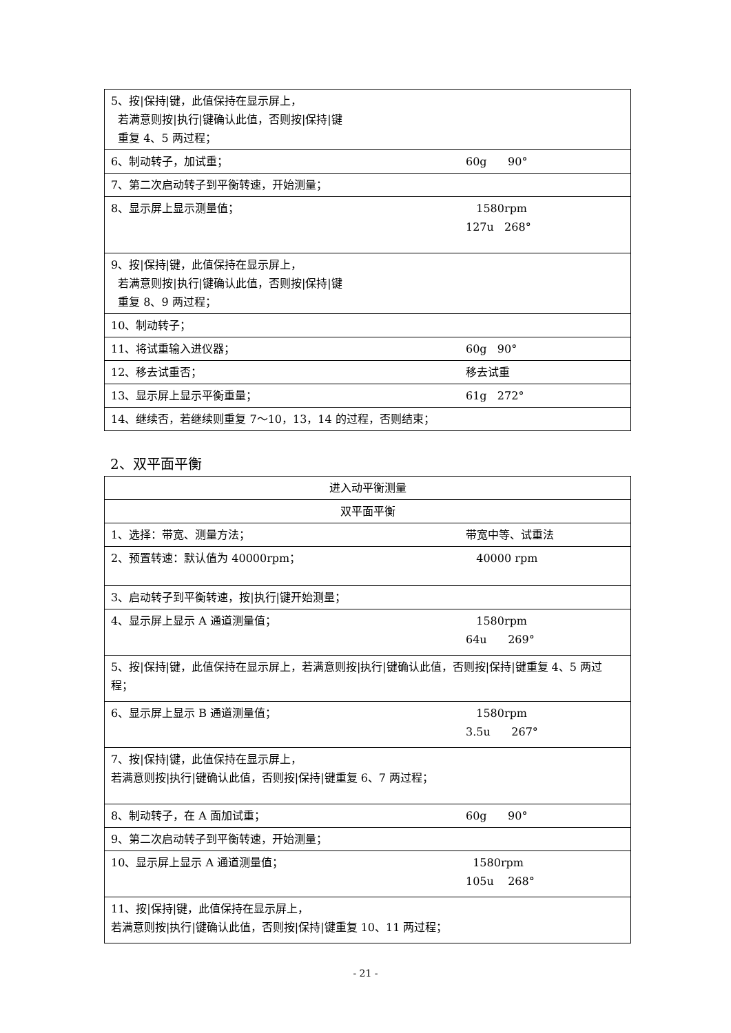| 5、按/保持/键，此值保持在显示屏上， 若满意则按/执行/键确认此值，否则按/保持/键 重复 4、5 两过程； | |
| 6、制动转子，加试重； | 60g 90° |
| 7、第二次启动转子到平衡转速，开始测量； | |
| 8、显示屏上显示测量值； | 1580rpm 127u 268° |
| 9、按/保持/键，此值保持在显示屏上， 若满意则按/执行/键确认此值，否则按/保持/键 重复 8、9 两过程； | |
| 10、制动转子； | |
| 11、将试重输入进仪器； | 60g 90° |
| 12、移去试重否； | 移去试重 |
| 13、显示屏上显示平衡重量； | 61g 272° |
| 14、继续否，若继续则重复 7～10，13，14 的过程，否则结束； | |
2、双平面平衡
| 进入动平衡测量 | |
| 双平面平衡 | |
| 1、选择：带宽、测量方法； | 带宽中等、试重法 |
| 2、预置转速：默认值为 40000rpm； | 40000 rpm |
| 3、启动转子到平衡转速，按/执行/键开始测量； | |
| 4、显示屏上显示 A 通道测量值； | 1580rpm 64u 269° |
| 5、按/保持/键，此值保持在显示屏上，若满意则按/执行/键确认此值，否则按/保持/键重复 4、5 两过程； | |
| 6、显示屏上显示 B 通道测量值； | 1580rpm 3.5u 267° |
| 7、按/保持/键，此值保持在显示屏上， 若满意则按/执行/键确认此值，否则按/保持/键重复 6、7 两过程； | |
| 8、制动转子，在 A 面加试重； | 60g 90° |
| 9、第二次启动转子到平衡转速，开始测量； | |
| 10、显示屏上显示 A 通道测量值； | 1580rpm 105u 268° |
| 11、按/保持/键，此值保持在显示屏上， 若满意则按/执行/键确认此值，否则按/保持/键重复 10、11 两过程； | |
- 21 -